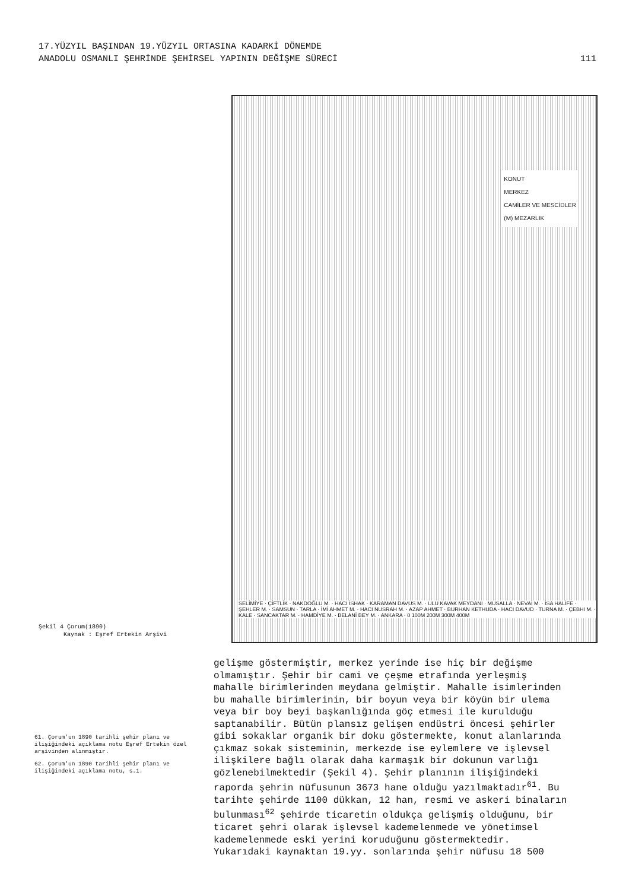17.YÜZYIL BAŞINDAN 19.YÜZYIL ORTASINA KADARKİ DÖNEMDE
ANADOLU OSMANLI ŞEHRİNDE ŞEHİRSEL YAPININ DEĞİŞME SÜRECİ
111
KONUT
MERKEZ
CAMİLER VE MESCİDLER
(M) MEZARLIK
SELİMİYE · ÇİFTLİK · NAKDOĞLU M. · HACI İSHAK · KARAMAN DAVUS M. · ULU KAVAK MEYDANI · MUSALLA · NEVAİ M. · İSA HALİFE · ŞEHLER M. · SAMSUN · TARLA · İMİ AHMET M. · HACI NUSRAH M. · AZAP AHMET · BURHAN KETHUDA · HACI DAVUD · TURNA M. · ÇEBHI M. · KALE · SANCAKTAR M. · HAMDİYE M. · BELANİ BEY M. · ANKARA · 0 100M 200M 300M 400M
Şekil 4 Çorum(1890)
Kaynak : Eşref Ertekin Arşivi
61. Çorum'un 1890 tarihli şehir planı ve ilişiğindeki açıklama notu Eşref Ertekin özel arşivinden alınmıştır.
62. Çorum'un 1890 tarihli şehir planı ve ilişiğindeki açıklama notu, s.1.
gelişme göstermiştir, merkez yerinde ise hiç bir değişme
olmamıştır. Şehir bir cami ve çeşme etrafında yerleşmiş
mahalle birimlerinden meydana gelmiştir. Mahalle isimlerinden
bu mahalle birimlerinin, bir boyun veya bir köyün bir ulema
veya bir boy beyi başkanlığında göç etmesi ile kurulduğu
saptanabilir. Bütün plansız gelişen endüstri öncesi şehirler
gibi sokaklar organik bir doku göstermekte, konut alanlarında
çıkmaz sokak sisteminin, merkezde ise eylemlere ve işlevsel
ilişkilere bağlı olarak daha karmaşık bir dokunun varlığı
gözlenebilmektedir (Şekil 4). Şehir planının ilişiğindeki
raporda şehrin nüfusunun 3673 hane olduğu yazılmaktadır<sup>61</sup>. Bu
tarihte şehirde 1100 dükkan, 12 han, resmi ve askeri binaların
bulunması<sup>62</sup> şehirde ticaretin oldukça gelişmiş olduğunu, bir
ticaret şehri olarak işlevsel kademelenmede ve yönetimsel
kademelenmede eski yerini koruduğunu göstermektedir.
Yukarıdaki kaynaktan 19.yy. sonlarında şehir nüfusu 18 500